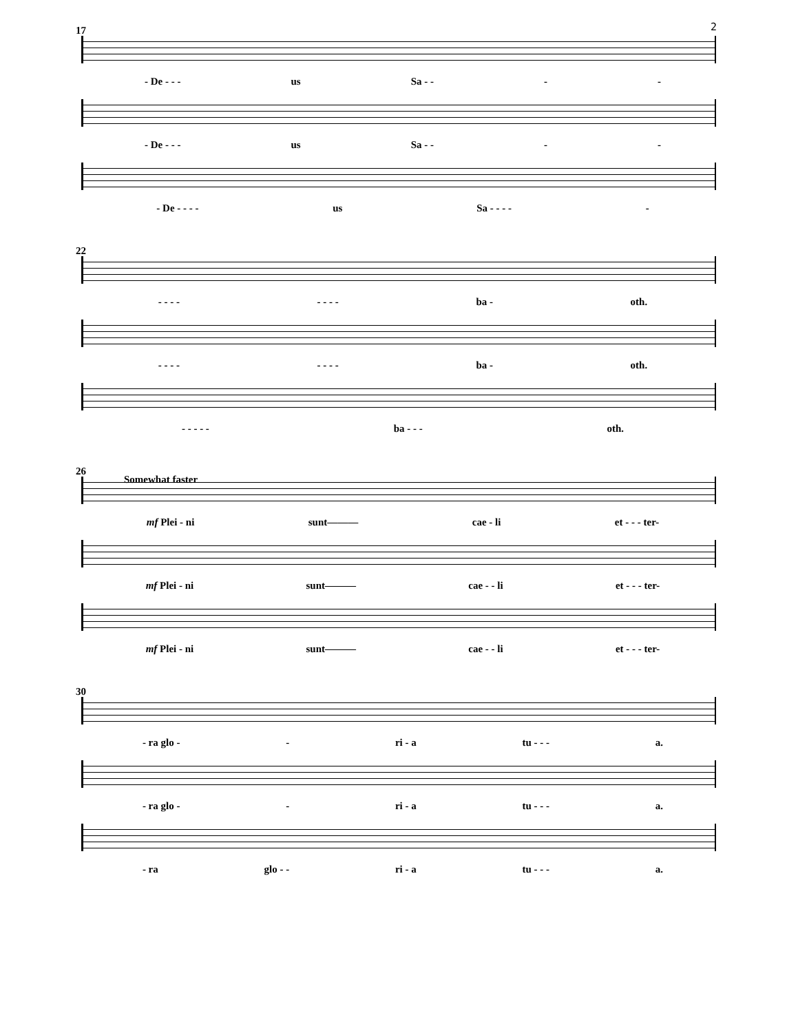2
17
- De - - - us Sa - - - -
- De - - - us Sa - - - -
- De - - - - us Sa - - - - -
22
- - - - - - - - ba - oth.
- - - - - - - - ba - oth.
- - - - - ba - - - oth.
26
Somewhat faster
mf Plei - ni sunt——— cae - li et - - - ter-
mf Plei - ni sunt——— cae - - li et - - - ter-
mf Plei - ni sunt——— cae - - li et - - - ter-
30
- ra glo - - ri - a tu - - - a.
- ra glo - - ri - a tu - - - a.
- ra glo - - ri - a tu - - - a.